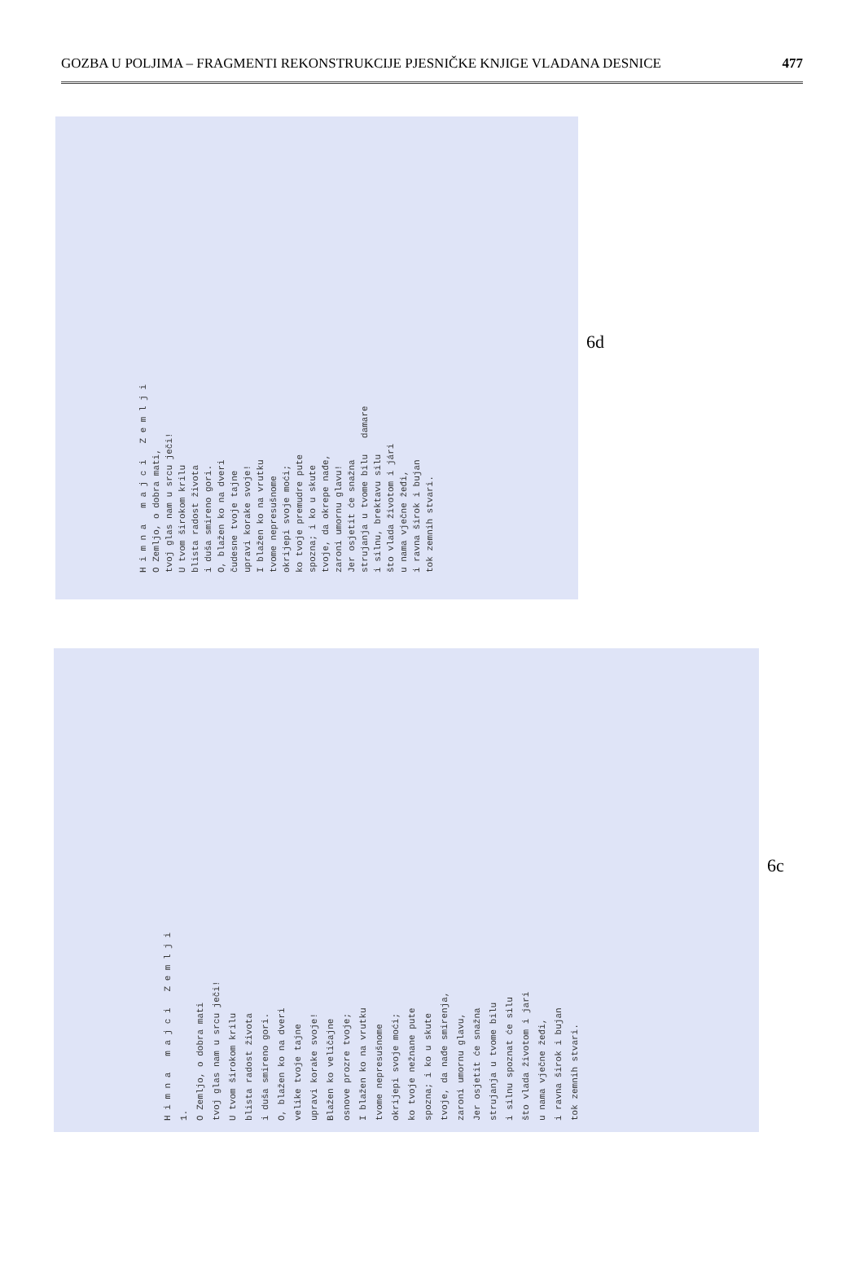GOZBA U POLJIMA – FRAGMENTI REKONSTRUKCIJE PJESNIČKE KNJIGE VLADANA DESNICE 477
H i m n a m a j c i Z e m l j i O Zemljo, o dobra mati, tvoj glas nam u srcu ječi! U tvom širokom krilu blista radost života i duša smireno gori. O, blažen ko na dveri čudesne tvoje tajne upravi korake svoje! I blažen ko na vrutku tvome nepresušnome okrijepi svoje moći; ko tvoje premudre pute spozna; i ko u skute tvoje, da okrepe nađe, zaroni umornu glavu! Jer osjetit će snažna strujanja u tvome bilu damare i silnu, brektavu silu što vlada životom i jári u nama vječne žeđi, i ravna širok i bujan tok zemnih stvari.
6d
H i m n a m a j c i Z e m l j i 1. O Zemljo, o dobra mati tvoj glas nam u srcu ječi! U tvom širokom krilu blista radost života i duša smireno gori. O, blažen ko na dveri velike tvoje tajne upravi korake svoje! Blažen ko veličajne osnove prozre tvoje; I blažen ko na vrutku tvome nepresušnome okrijepi svoje moći; ko tvoje nežnane pute spozna; i ko u skute tvoje, da nađe smirenja, zaroni umornu glavu, Jer osjetit će snažna strujanja u tvome bilu i silnu spoznat će silu što vlada životom i jari u nama vječne žeđi, i ravna širok i bujan tok zemnih stvari.
6c